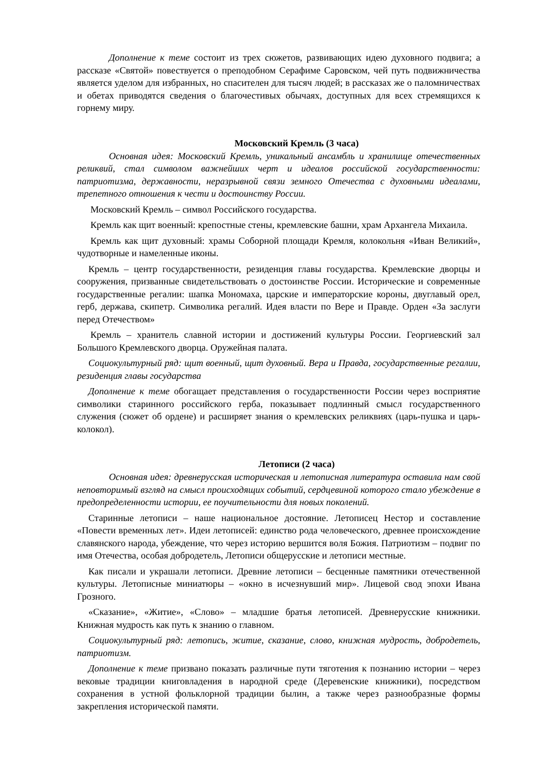Дополнение к теме состоит из трех сюжетов, развивающих идею духовного подвига; а рассказе «Святой» повествуется о преподобном Серафиме Саровском, чей путь подвижничества является уделом для избранных, но спасителен для тысяч людей; в рассказах же о паломничествах и обетах приводятся сведения о благочестивых обычаях, доступных для всех стремящихся к горнему миру.
Московский Кремль (3 часа)
Основная идея: Московский Кремль, уникальный ансамбль и хранилище отечественных реликвий, стал символом важнейших черт и идеалов российской государственности: патриотизма, державности, неразрывной связи земного Отечества с духовными идеалами, трепетного отношения к чести и достоинству России.
Московский Кремль – символ Российского государства.
Кремль как щит военный: крепостные стены, кремлевские башни, храм Архангела Михаила.
Кремль как щит духовный: храмы Соборной площади Кремля, колокольня «Иван Великий», чудотворные и намеленные иконы.
Кремль – центр государственности, резиденция главы государства. Кремлевские дворцы и сооружения, призванные свидетельствовать о достоинстве России. Исторические и современные государственные регалии: шапка Мономаха, царские и императорские короны, двуглавый орел, герб, держава, скипетр. Символика регалий. Идея власти по Вере и Правде. Орден «За заслуги перед Отечеством»
Кремль – хранитель славной истории и достижений культуры России. Георгиевский зал Большого Кремлевского дворца. Оружейная палата.
Социокультурный ряд: щит военный, щит духовный. Вера и Правда, государственные регалии, резиденция главы государства
Дополнение к теме обогащает представления о государственности России через восприятие символики старинного российского герба, показывает подлинный смысл государственного служения (сюжет об ордене) и расширяет знания о кремлевских реликвиях (царь-пушка и царь-колокол).
Летописи (2 часа)
Основная идея: древнерусская историческая и летописная литература оставила нам свой неповторимый взгляд на смысл происходящих событий, сердцевиной которого стало убеждение в предопределенности истории, ее поучительности для новых поколений.
Старинные летописи – наше национальное достояние. Летописец Нестор и составление «Повести временных лет». Идеи летописей: единство рода человеческого, древнее происхождение славянского народа, убеждение, что через историю вершится воля Божия. Патриотизм – подвиг по имя Отечества, особая добродетель, Летописи общерусские и летописи местные.
Как писали и украшали летописи. Древние летописи – бесценные памятники отечественной культуры. Летописные миниатюры – «окно в исчезнувший мир». Лицевой свод эпохи Ивана Грозного.
«Сказание», «Житие», «Слово» – младшие братья летописей. Древнерусские книжники. Книжная мудрость как путь к знанию о главном.
Социокультурный ряд: летопись, житие, сказание, слово, книжная мудрость, добродетель, патриотизм.
Дополнение к теме призвано показать различные пути тяготения к познанию истории – через вековые традиции книговладения в народной среде (Деревенские книжники), посредством сохранения в устной фольклорной традиции былин, а также через разнообразные формы закрепления исторической памяти.